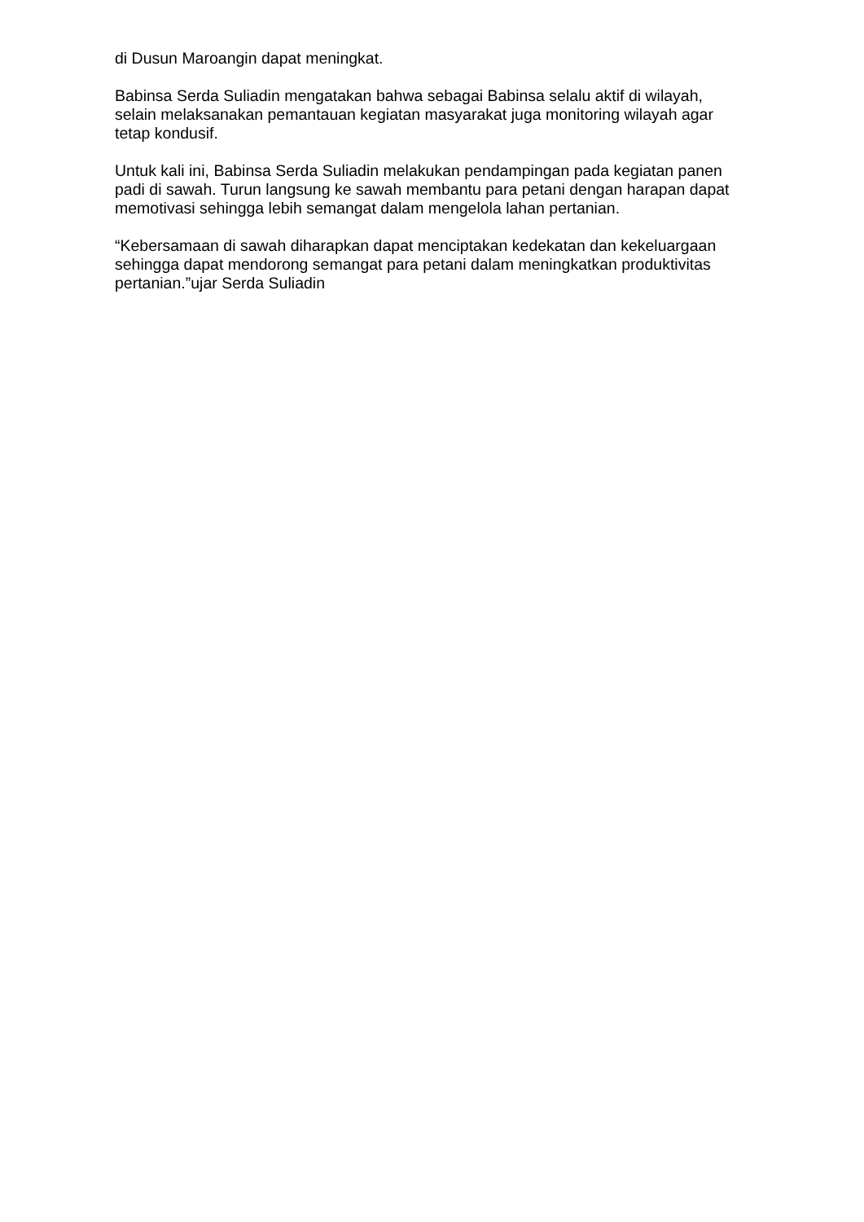di Dusun Maroangin dapat meningkat.
Babinsa Serda Suliadin mengatakan bahwa sebagai Babinsa selalu aktif di wilayah, selain melaksanakan pemantauan kegiatan masyarakat juga monitoring wilayah agar tetap kondusif.
Untuk kali ini, Babinsa Serda Suliadin melakukan pendampingan pada kegiatan panen padi di sawah. Turun langsung ke sawah membantu para petani dengan harapan dapat memotivasi sehingga lebih semangat dalam mengelola lahan pertanian.
“Kebersamaan di sawah diharapkan dapat menciptakan kedekatan dan kekeluargaan sehingga dapat mendorong semangat para petani dalam meningkatkan produktivitas pertanian.”ujar Serda Suliadin